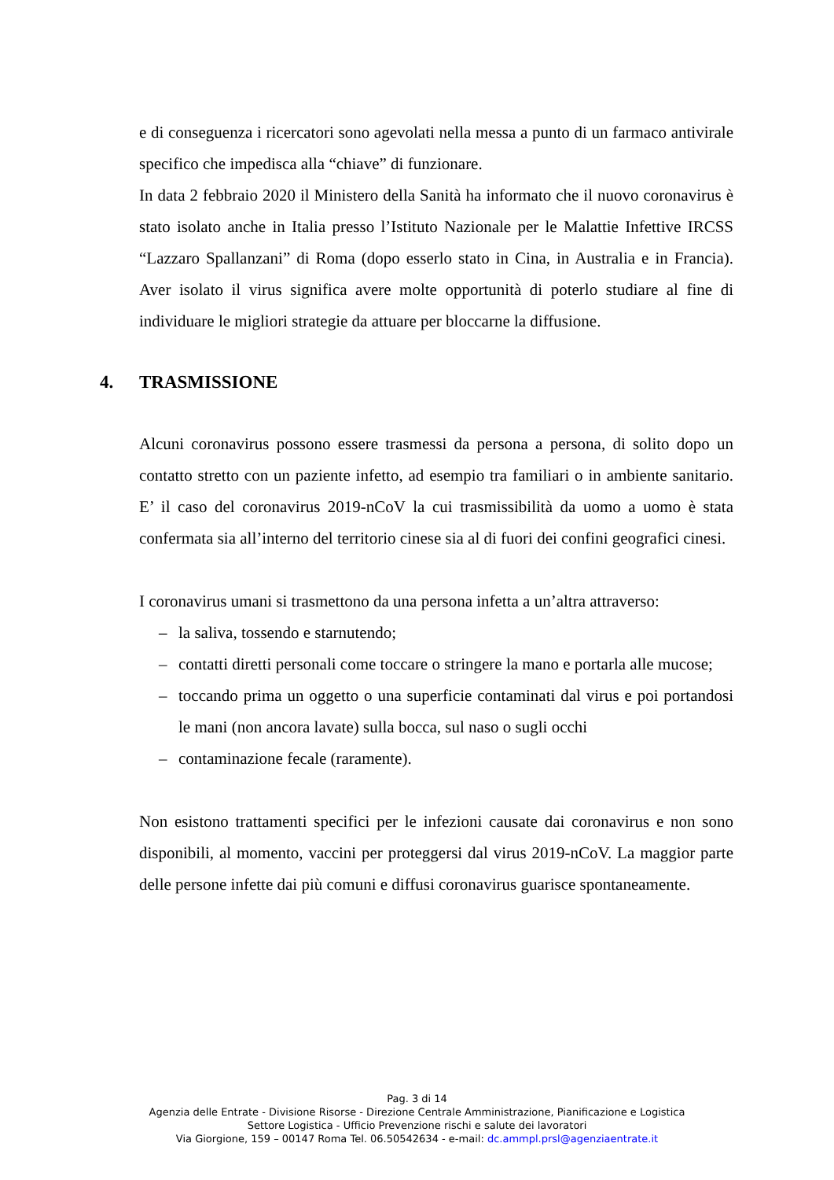e di conseguenza i ricercatori sono agevolati nella messa a punto di un farmaco antivirale specifico che impedisca alla “chiave” di funzionare.
In data 2 febbraio 2020 il Ministero della Sanità ha informato che il nuovo coronavirus è stato isolato anche in Italia presso l’Istituto Nazionale per le Malattie Infettive IRCSS “Lazzaro Spallanzani” di Roma (dopo esserlo stato in Cina, in Australia e in Francia). Aver isolato il virus significa avere molte opportunità di poterlo studiare al fine di individuare le migliori strategie da attuare per bloccarne la diffusione.
4. TRASMISSIONE
Alcuni coronavirus possono essere trasmessi da persona a persona, di solito dopo un contatto stretto con un paziente infetto, ad esempio tra familiari o in ambiente sanitario. E’ il caso del coronavirus 2019-nCoV la cui trasmissibilità da uomo a uomo è stata confermata sia all’interno del territorio cinese sia al di fuori dei confini geografici cinesi.
I coronavirus umani si trasmettono da una persona infetta a un’altra attraverso:
– la saliva, tossendo e starnutendo;
– contatti diretti personali come toccare o stringere la mano e portarla alle mucose;
– toccando prima un oggetto o una superficie contaminati dal virus e poi portandosi le mani (non ancora lavate) sulla bocca, sul naso o sugli occhi
– contaminazione fecale (raramente).
Non esistono trattamenti specifici per le infezioni causate dai coronavirus e non sono disponibili, al momento, vaccini per proteggersi dal virus 2019-nCoV. La maggior parte delle persone infette dai più comuni e diffusi coronavirus guarisce spontaneamente.
Pag. 3 di 14
Agenzia delle Entrate - Divisione Risorse - Direzione Centrale Amministrazione, Pianificazione e Logistica
Settore Logistica - Ufficio Prevenzione rischi e salute dei lavoratori
Via Giorgione, 159 – 00147 Roma Tel. 06.50542634 - e-mail: dc.ammpl.prsl@agenziaentrate.it